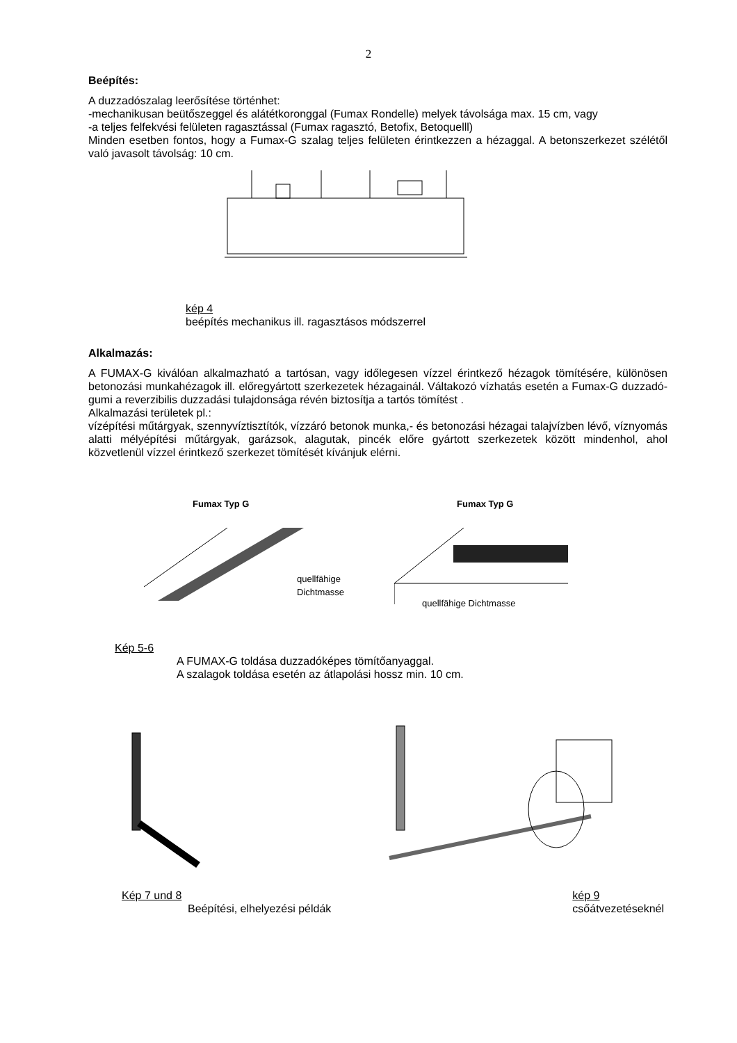2
Beépítés:
A duzzadószalag leerősítése történhet:
-mechanikusan beütőszeggel és alátétkoronggal (Fumax Rondelle) melyek távolsága max. 15 cm, vagy
-a teljes felfekvési felületen ragasztással (Fumax ragasztó, Betofix, Betoquelll)
Minden esetben fontos, hogy a Fumax-G szalag teljes felületen érintkezzen a hézaggal. A betonszerkezet szélétől való javasolt távolság: 10 cm.
kép 4
beépítés mechanikus ill. ragasztásos módszerrel
Alkalmazás:
A FUMAX-G kiválóan alkalmazható a tartósan, vagy időlegesen vízzel érintkező hézagok tömítésére, különösen betonozási munkahézagok ill. előregyártott szerkezetek hézagainál. Váltakozó vízhatás esetén a Fumax-G duzzadó-gumi a reverzibilis duzzadási tulajdonsága révén biztosítja a tartós tömítést .
Alkalmazási területek pl.:
vízépítési műtárgyak, szennyvíztisztítók, vízzáró betonok munka,- és betonozási hézagai talajvízben lévő, víznyomás alatti mélyépítési műtárgyak, garázsok, alagutak, pincék előre gyártott szerkezetek között mindenhol, ahol közvetlenül vízzel érintkező szerkezet tömítését kívánjuk elérni.
Fumax Typ G
quellfähige
Dichtmasse
Fumax Typ G
quellfähige Dichtmasse
Kép 5-6
A FUMAX-G toldása duzzadóképes tömítőanyaggal.
A szalagok toldása esetén az átlapolási hossz min. 10 cm.
Kép 7 und 8
Beépítési, elhelyezési példák
kép 9
csőátvezetéseknél